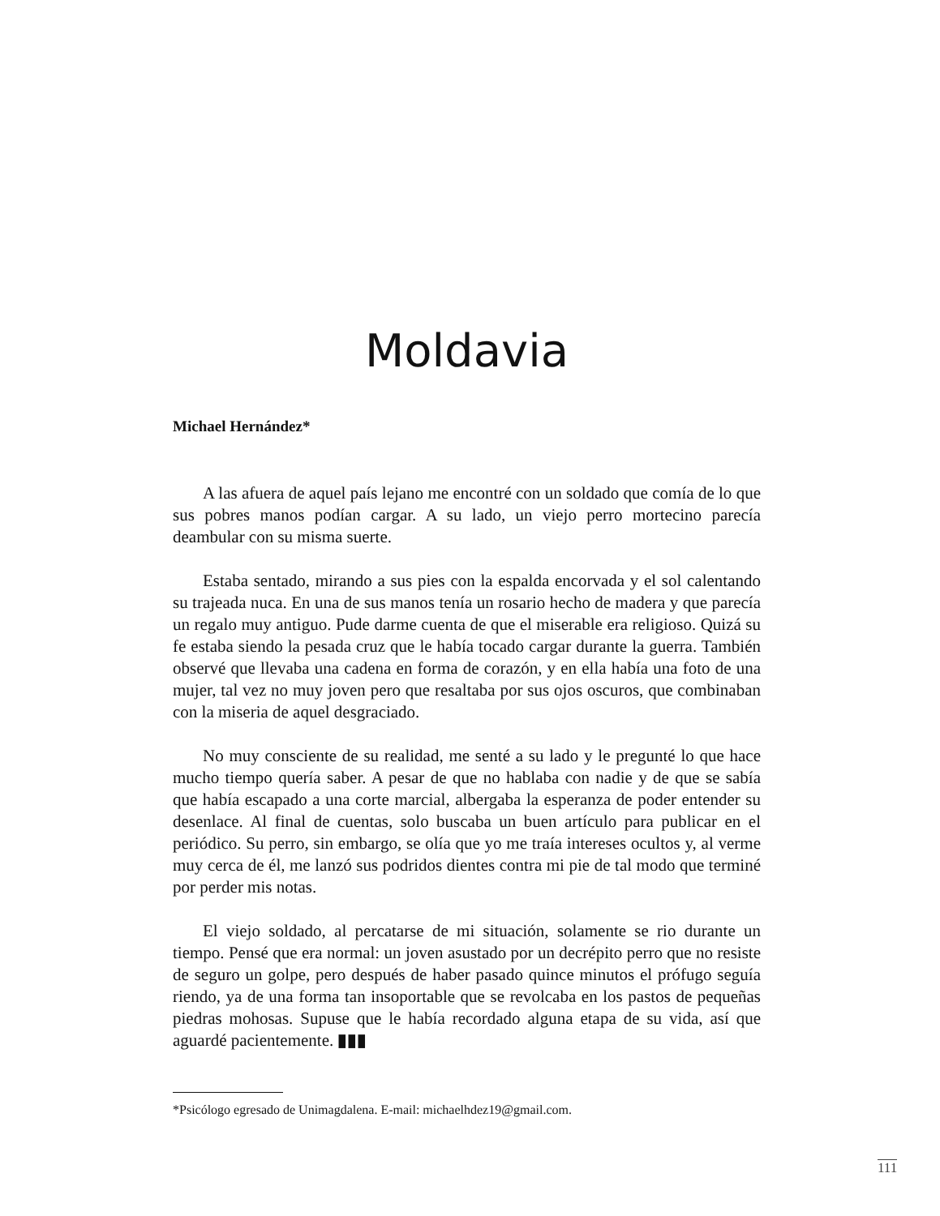Moldavia
Michael Hernández*
A las afuera de aquel país lejano me encontré con un soldado que comía de lo que sus pobres manos podían cargar. A su lado, un viejo perro mortecino parecía deambular con su misma suerte.
Estaba sentado, mirando a sus pies con la espalda encorvada y el sol calentando su trajeada nuca. En una de sus manos tenía un rosario hecho de madera y que parecía un regalo muy antiguo. Pude darme cuenta de que el miserable era religioso. Quizá su fe estaba siendo la pesada cruz que le había tocado cargar durante la guerra. También observé que llevaba una cadena en forma de corazón, y en ella había una foto de una mujer, tal vez no muy joven pero que resaltaba por sus ojos oscuros, que combinaban con la miseria de aquel desgraciado.
No muy consciente de su realidad, me senté a su lado y le pregunté lo que hace mucho tiempo quería saber. A pesar de que no hablaba con nadie y de que se sabía que había escapado a una corte marcial, albergaba la esperanza de poder entender su desenlace. Al final de cuentas, solo buscaba un buen artículo para publicar en el periódico. Su perro, sin embargo, se olía que yo me traía intereses ocultos y, al verme muy cerca de él, me lanzó sus podridos dientes contra mi pie de tal modo que terminé por perder mis notas.
El viejo soldado, al percatarse de mi situación, solamente se rio durante un tiempo. Pensé que era normal: un joven asustado por un decrépito perro que no resiste de seguro un golpe, pero después de haber pasado quince minutos el prófugo seguía riendo, ya de una forma tan insoportable que se revolcaba en los pastos de pequeñas piedras mohosas. Supuse que le había recordado alguna etapa de su vida, así que aguardé pacientemente. ▮▮▮
*Psicólogo egresado de Unimagdalena. E-mail: michaelhdez19@gmail.com.
111